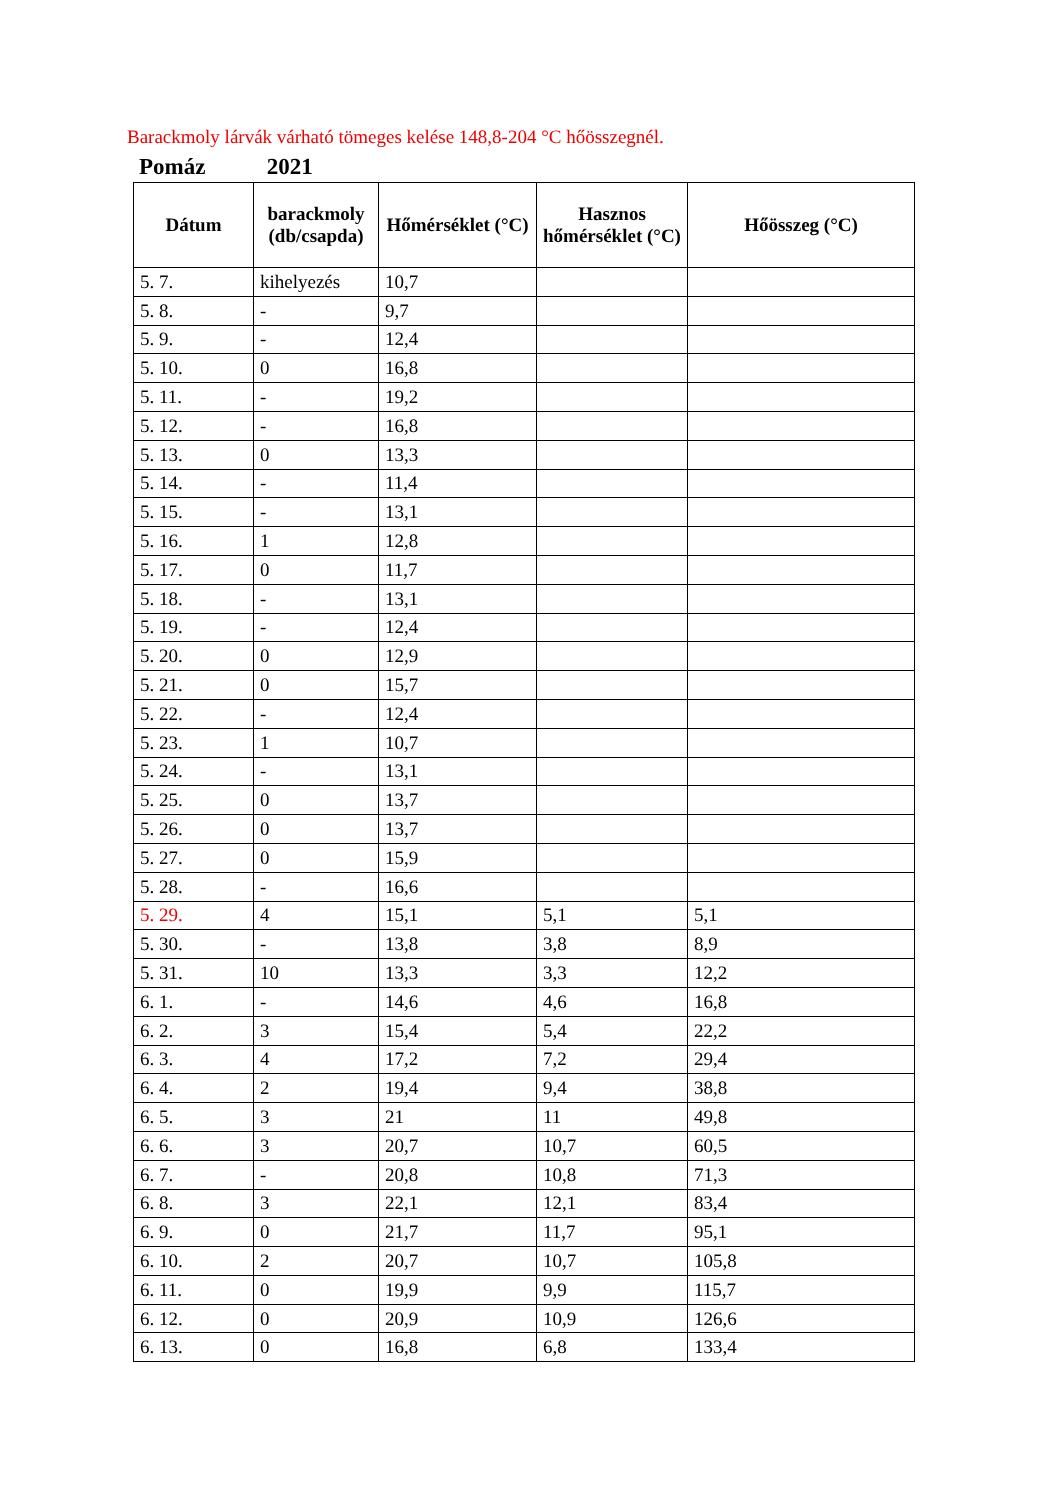Barackmoly lárvák várható tömeges kelése 148,8-204 °C hőösszegnél.
Pomáz 2021
| Dátum | barackmoly (db/csapda) | Hőmérséklet (°C) | Hasznos hőmérséklet (°C) | Hőösszeg (°C) |
| --- | --- | --- | --- | --- |
| 5. 7. | kihelyezés | 10,7 | | |
| 5. 8. | - | 9,7 | | |
| 5. 9. | - | 12,4 | | |
| 5. 10. | 0 | 16,8 | | |
| 5. 11. | - | 19,2 | | |
| 5. 12. | - | 16,8 | | |
| 5. 13. | 0 | 13,3 | | |
| 5. 14. | - | 11,4 | | |
| 5. 15. | - | 13,1 | | |
| 5. 16. | 1 | 12,8 | | |
| 5. 17. | 0 | 11,7 | | |
| 5. 18. | - | 13,1 | | |
| 5. 19. | - | 12,4 | | |
| 5. 20. | 0 | 12,9 | | |
| 5. 21. | 0 | 15,7 | | |
| 5. 22. | - | 12,4 | | |
| 5. 23. | 1 | 10,7 | | |
| 5. 24. | - | 13,1 | | |
| 5. 25. | 0 | 13,7 | | |
| 5. 26. | 0 | 13,7 | | |
| 5. 27. | 0 | 15,9 | | |
| 5. 28. | - | 16,6 | | |
| 5. 29. | 4 | 15,1 | 5,1 | 5,1 |
| 5. 30. | - | 13,8 | 3,8 | 8,9 |
| 5. 31. | 10 | 13,3 | 3,3 | 12,2 |
| 6. 1. | - | 14,6 | 4,6 | 16,8 |
| 6. 2. | 3 | 15,4 | 5,4 | 22,2 |
| 6. 3. | 4 | 17,2 | 7,2 | 29,4 |
| 6. 4. | 2 | 19,4 | 9,4 | 38,8 |
| 6. 5. | 3 | 21 | 11 | 49,8 |
| 6. 6. | 3 | 20,7 | 10,7 | 60,5 |
| 6. 7. | - | 20,8 | 10,8 | 71,3 |
| 6. 8. | 3 | 22,1 | 12,1 | 83,4 |
| 6. 9. | 0 | 21,7 | 11,7 | 95,1 |
| 6. 10. | 2 | 20,7 | 10,7 | 105,8 |
| 6. 11. | 0 | 19,9 | 9,9 | 115,7 |
| 6. 12. | 0 | 20,9 | 10,9 | 126,6 |
| 6. 13. | 0 | 16,8 | 6,8 | 133,4 |